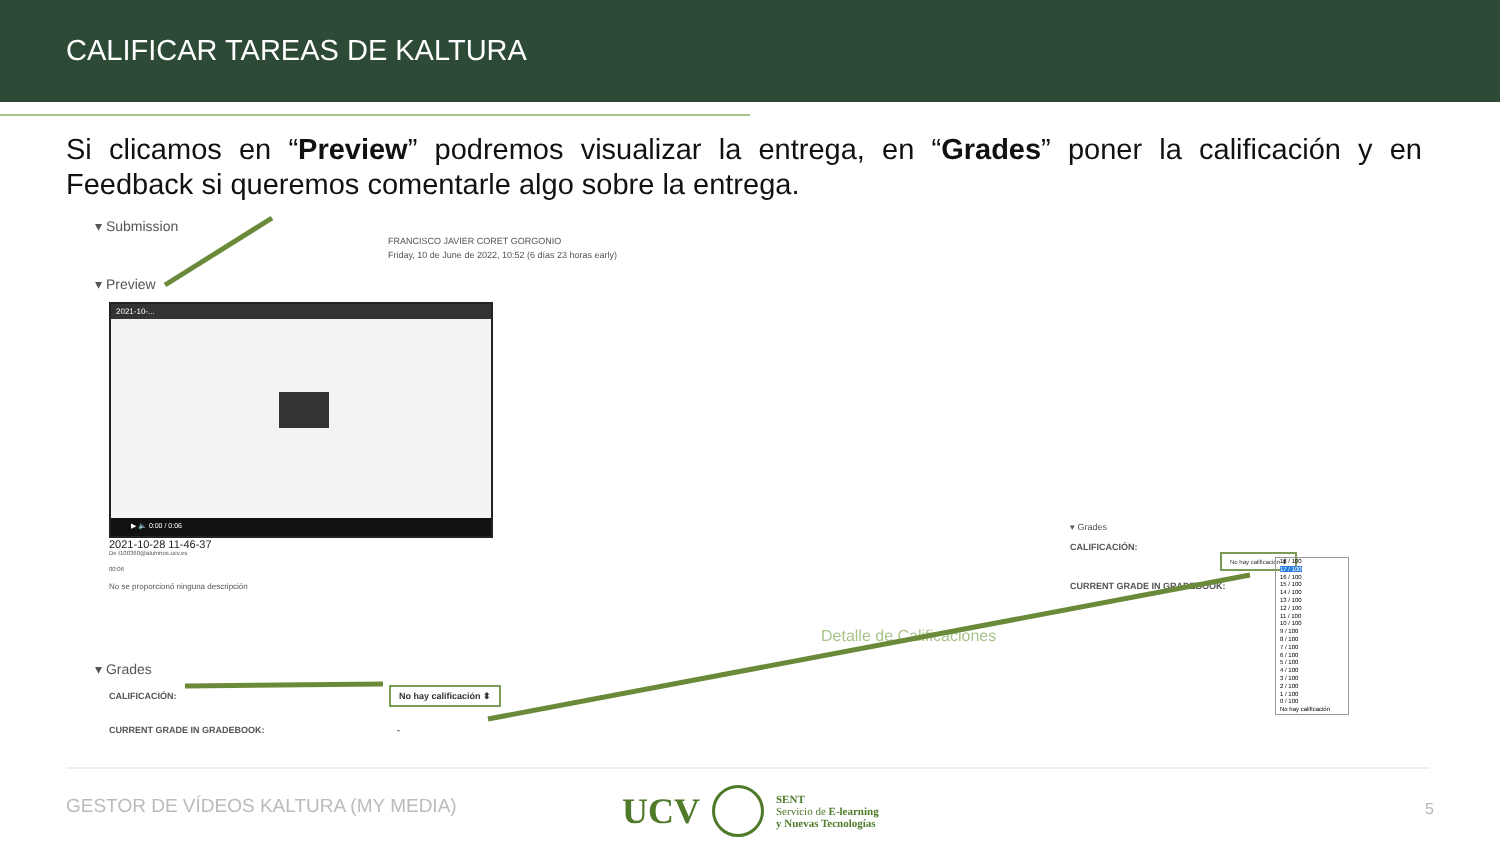CALIFICAR TAREAS DE KALTURA
Si clicamos en “Preview” podremos visualizar la entrega, en “Grades” poner la calificación y en Feedback si queremos comentarle algo sobre la entrega.
▾ Submission
FRANCISCO JAVIER CORET GORGONIO
Friday, 10 de June de 2022, 10:52 (6 días 23 horas early)
▾ Preview
2021-10-...
▶ 🔈 0:00 / 0:06
2021-10-28 11-46-37
De t100360@alumnos.ucv.es
00:06
No se proporcionó ninguna descripción
▾ Grades
CALIFICACIÓN: No hay calificación ⬍
CURRENT GRADE IN GRADEBOOK: -
Detalle de Calificaciones
▾ Grades
CALIFICACIÓN: No hay calificación ⬍
CURRENT GRADE IN GRADEBOOK:
18 / 100
17 / 100
16 / 100
15 / 100
14 / 100
13 / 100
12 / 100
11 / 100
10 / 100
9 / 100
8 / 100
7 / 100
6 / 100
5 / 100
4 / 100
3 / 100
2 / 100
1 / 100
0 / 100
No hay calificación
GESTOR DE VÍDEOS KALTURA (MY MEDIA)
UCV SENT
Servicio de E-learning
y Nuevas Tecnologías
5